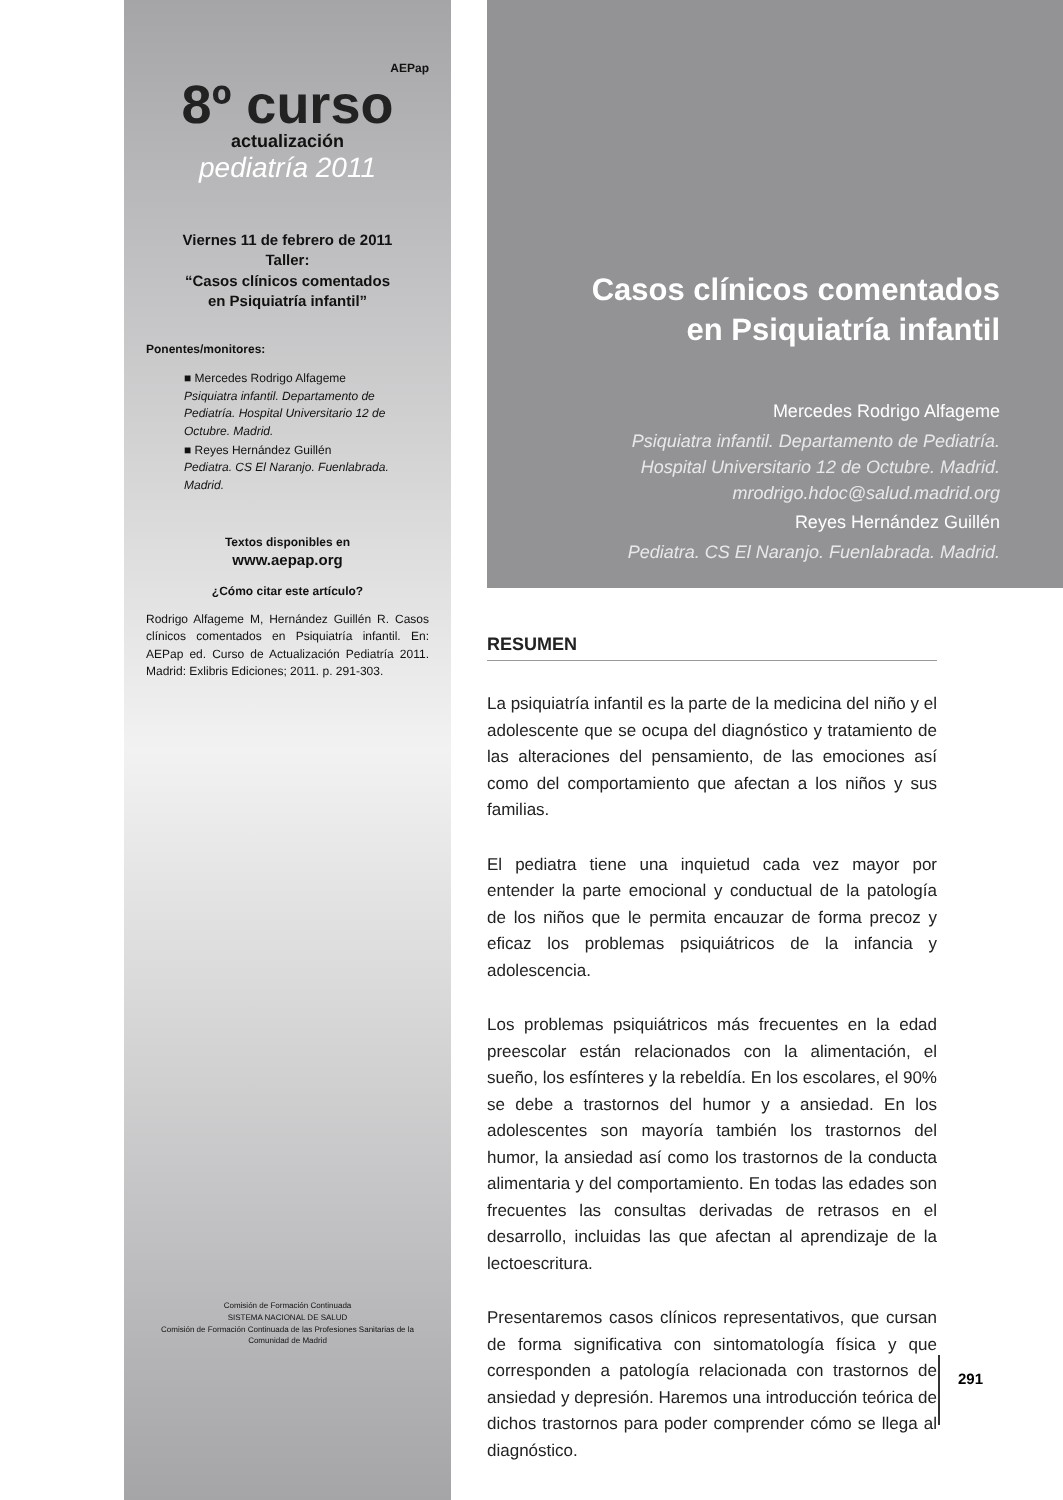AEPap
8º curso
actualización
pediatría 2011
Viernes 11 de febrero de 2011
Taller:
“Casos clínicos comentados
en Psiquiatría infantil”
Ponentes/monitores:
■ Mercedes Rodrigo Alfageme
Psiquiatra infantil. Departamento de Pediatría. Hospital Universitario 12 de Octubre. Madrid.
■ Reyes Hernández Guillén
Pediatra. CS El Naranjo. Fuenlabrada. Madrid.
Textos disponibles en
www.aepap.org
¿Cómo citar este artículo?
Rodrigo Alfageme M, Hernández Guillén R. Casos clínicos comentados en Psiquiatría infantil. En: AEPap ed. Curso de Actualización Pediatría 2011. Madrid: Exlibris Ediciones; 2011. p. 291-303.
Comisión de Formación Continuada
SISTEMA NACIONAL DE SALUD
Comisión de Formación Continuada de las Profesiones Sanitarias de la Comunidad de Madrid
Casos clínicos comentados
en Psiquiatría infantil
Mercedes Rodrigo Alfageme
Psiquiatra infantil. Departamento de Pediatría.
Hospital Universitario 12 de Octubre. Madrid.
mrodrigo.hdoc@salud.madrid.org
Reyes Hernández Guillén
Pediatra. CS El Naranjo. Fuenlabrada. Madrid.
RESUMEN
La psiquiatría infantil es la parte de la medicina del niño y el adolescente que se ocupa del diagnóstico y tratamiento de las alteraciones del pensamiento, de las emociones así como del comportamiento que afectan a los niños y sus familias.
El pediatra tiene una inquietud cada vez mayor por entender la parte emocional y conductual de la patología de los niños que le permita encauzar de forma precoz y eficaz los problemas psiquiátricos de la infancia y adolescencia.
Los problemas psiquiátricos más frecuentes en la edad preescolar están relacionados con la alimentación, el sueño, los esfínteres y la rebeldía. En los escolares, el 90% se debe a trastornos del humor y a ansiedad. En los adolescentes son mayoría también los trastornos del humor, la ansiedad así como los trastornos de la conducta alimentaria y del comportamiento. En todas las edades son frecuentes las consultas derivadas de retrasos en el desarrollo, incluidas las que afectan al aprendizaje de la lectoescritura.
Presentaremos casos clínicos representativos, que cursan de forma significativa con sintomatología física y que corresponden a patología relacionada con trastornos de ansiedad y depresión. Haremos una introducción teórica de dichos trastornos para poder comprender cómo se llega al diagnóstico.
291